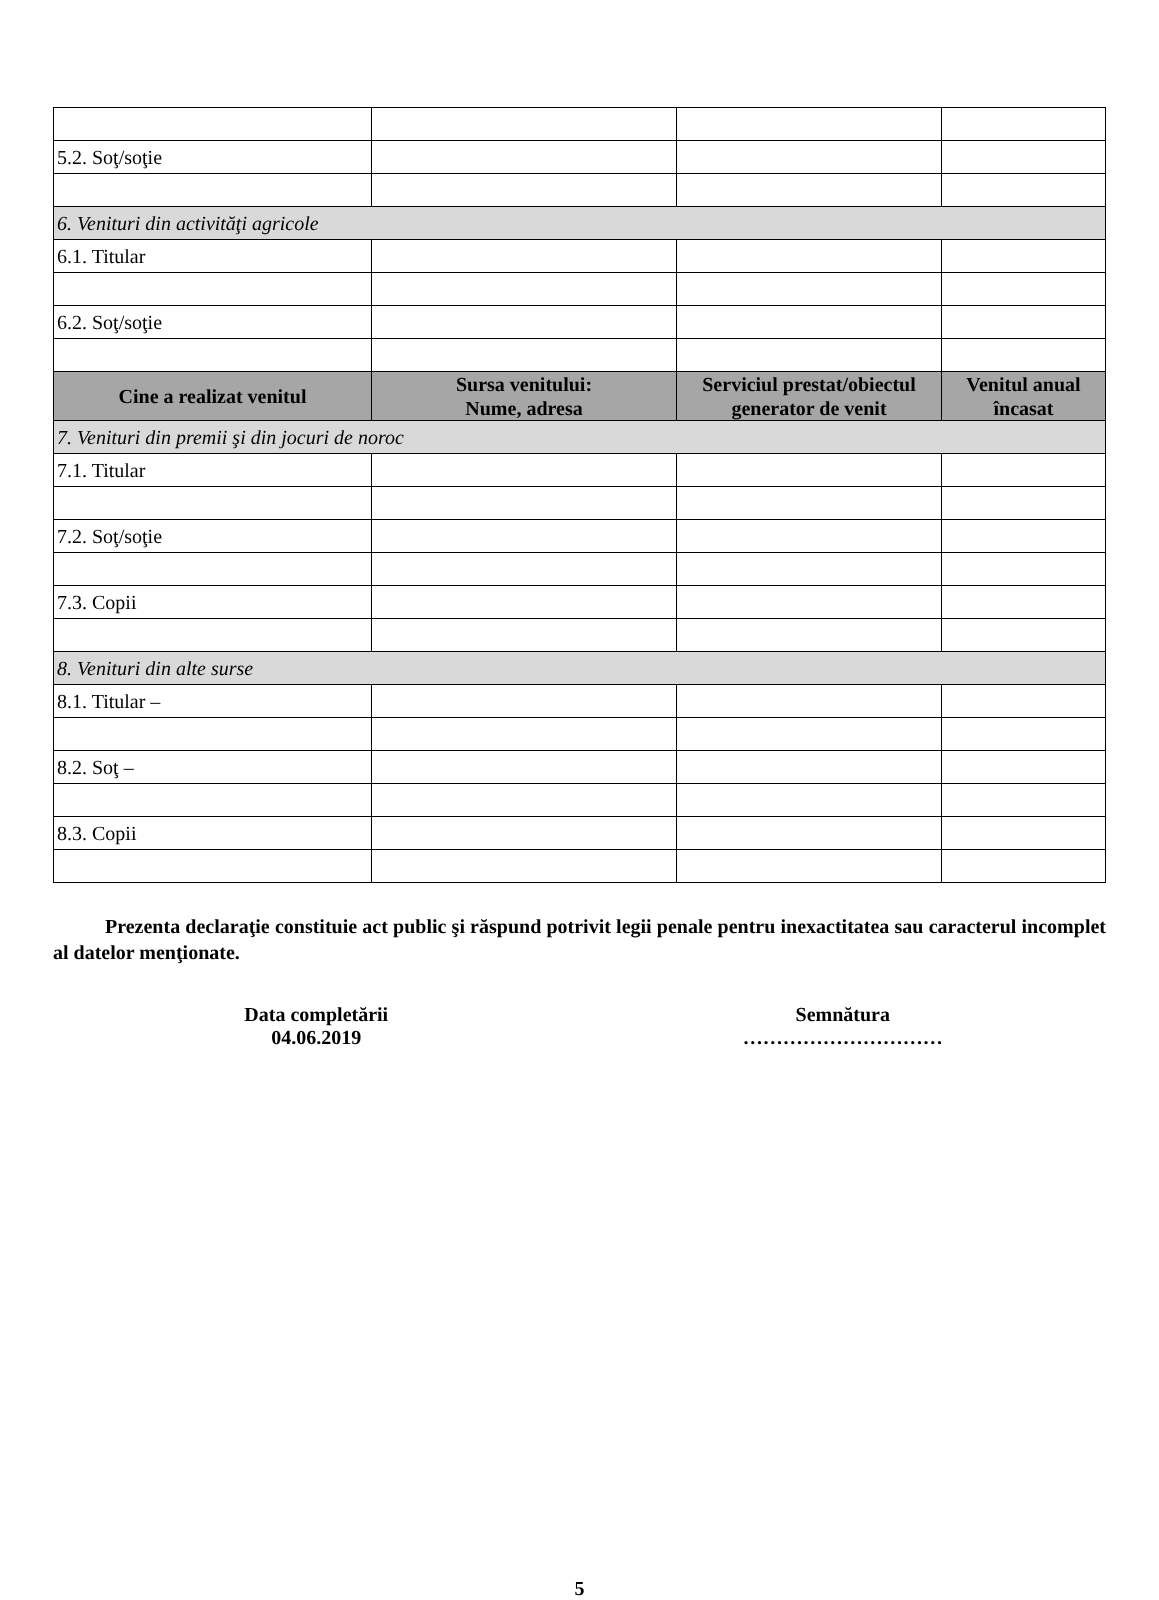| 5.2. Soţ/soţie | | | |
| 6. Venituri din activităţi agricole | | | |
| 6.1. Titular | | | |
| 6.2. Soţ/soţie | | | |
| Cine a realizat venitul | Sursa venitului: Nume, adresa | Serviciul prestat/obiectul generator de venit | Venitul anual încasat |
| 7. Venituri din premii şi din jocuri de noroc | | | |
| 7.1. Titular | | | |
| 7.2. Soţ/soţie | | | |
| 7.3. Copii | | | |
| 8. Venituri din alte surse | | | |
| 8.1. Titular – | | | |
| 8.2. Soţ – | | | |
| 8.3. Copii | | | |
Prezenta declaraţie constituie act public şi răspund potrivit legii penale pentru inexactitatea sau caracterul incomplet al datelor menţionate.
Data completării
04.06.2019
Semnătura
…………………………
5